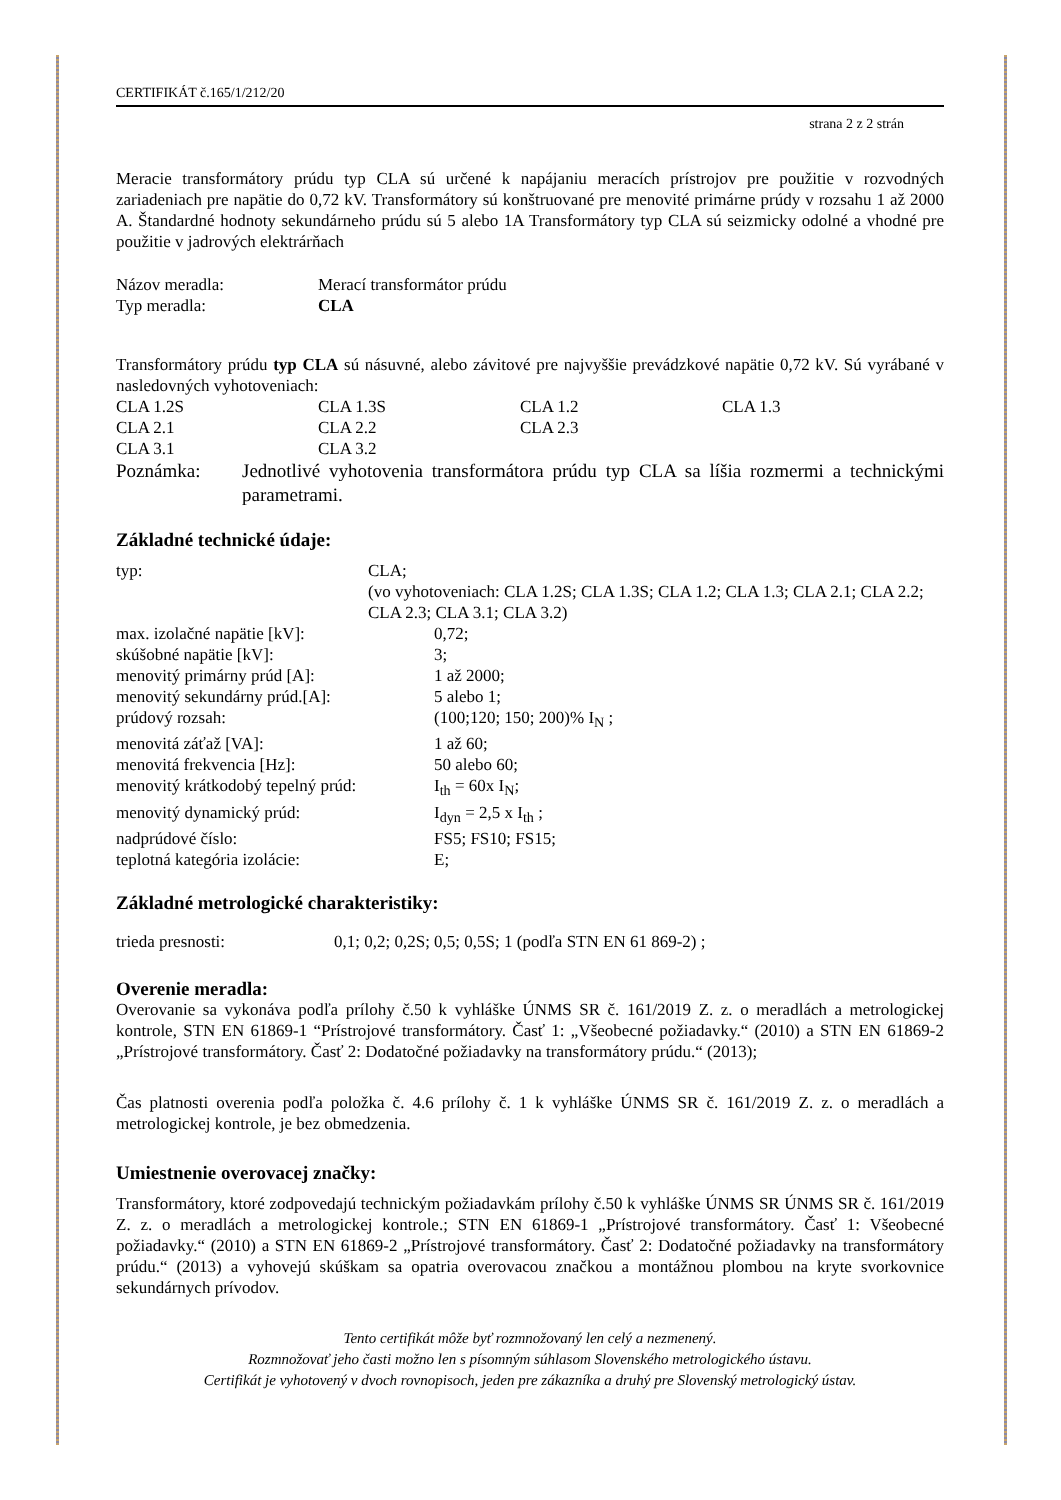CERTIFIKÁT č.165/1/212/20
strana 2 z 2 strán
Meracie transformátory prúdu typ CLA sú určené k napájaniu meracích prístrojov pre použitie v rozvodných zariadeniach pre napätie do 0,72 kV. Transformátory sú konštruované pre menovité primárne prúdy v rozsahu 1 až 2000 A. Štandardné hodnoty sekundárneho prúdu sú 5 alebo 1A Transformátory typ CLA sú seizmicky odolné a vhodné pre použitie v jadrových elektrárňach
| Názov meradla: | Merací transformátor prúdu |
| Typ meradla: | CLA |
Transformátory prúdu typ CLA sú násuvné, alebo závitové pre najvyššie prevádzkové napätie 0,72 kV. Sú vyrábané v nasledovných vyhotoveniach:
| CLA 1.2S | CLA 1.3S | CLA 1.2 | CLA 1.3 |
| CLA 2.1 | CLA 2.2 | CLA 2.3 | |
| CLA 3.1 | CLA 3.2 | | |
| Poznámka: | Jednotlivé vyhotovenia transformátora prúdu typ CLA sa líšia rozmermi a technickými parametrami. |
Základné technické údaje:
| typ: | CLA; (vo vyhotoveniach: CLA 1.2S; CLA 1.3S; CLA 1.2; CLA 1.3; CLA 2.1; CLA 2.2; CLA 2.3; CLA 3.1; CLA 3.2) |
| max. izolačné napätie [kV]: | 0,72; |
| skúšobné napätie [kV]: | 3; |
| menovitý primárny prúd [A]: | 1 až 2000; |
| menovitý sekundárny prúd.[A]: | 5 alebo 1; |
| prúdový rozsah: | (100;120; 150; 200)% I<sub>N</sub> ; |
| menovitá záťaž [VA]: | 1 až 60; |
| menovitá frekvencia [Hz]: | 50 alebo 60; |
| menovitý krátkodobý tepelný prúd: | I<sub>th</sub> = 60x I<sub>N</sub>; |
| menovitý dynamický prúd: | I<sub>dyn</sub> = 2,5 x I<sub>th</sub> ; |
| nadprúdové číslo: | FS5; FS10; FS15; |
| teplotná kategória izolácie: | E; |
Základné metrologické charakteristiky:
| trieda presnosti: | 0,1; 0,2; 0,2S; 0,5; 0,5S; 1 (podľa STN EN 61 869-2) ; |
Overenie meradla:
Overovanie sa vykonáva podľa prílohy č.50 k vyhláške ÚNMS SR č. 161/2019 Z. z. o meradlách a metrologickej kontrole, STN EN 61869-1 “Prístrojové transformátory. Časť 1: „Všeobecné požiadavky.“ (2010) a STN EN 61869-2 „Prístrojové transformátory. Časť 2: Dodatočné požiadavky na transformátory prúdu.“ (2013);
Čas platnosti overenia podľa položka č. 4.6 prílohy č. 1 k vyhláške ÚNMS SR č. 161/2019 Z. z. o meradlách a metrologickej kontrole, je bez obmedzenia.
Umiestnenie overovacej značky:
Transformátory, ktoré zodpovedajú technickým požiadavkám prílohy č.50 k vyhláške ÚNMS SR ÚNMS SR č. 161/2019 Z. z. o meradlách a metrologickej kontrole.; STN EN 61869-1 „Prístrojové transformátory. Časť 1: Všeobecné požiadavky.“ (2010) a STN EN 61869-2 „Prístrojové transformátory. Časť 2: Dodatočné požiadavky na transformátory prúdu.“ (2013) a vyhovejú skúškam sa opatria overovacou značkou a montážnou plombou na kryte svorkovnice sekundárnych prívodov.
Tento certifikát môže byť rozmnožovaný len celý a nezmenený.
Rozmnožovať jeho časti možno len s písomným súhlasom Slovenského metrologického ústavu.
Certifikát je vyhotovený v dvoch rovnopisoch, jeden pre zákazníka a druhý pre Slovenský metrologický ústav.